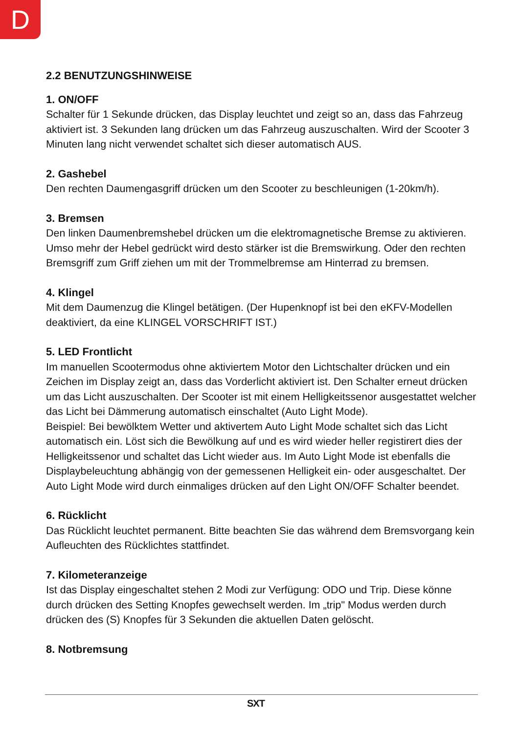D
2.2 BENUTZUNGSHINWEISE
1. ON/OFF
Schalter für 1 Sekunde drücken, das Display leuchtet und zeigt so an, dass das Fahrzeug aktiviert ist. 3 Sekunden lang drücken um das Fahrzeug auszuschalten. Wird der Scooter 3 Minuten lang nicht verwendet schaltet sich dieser automatisch AUS.
2. Gashebel
Den rechten Daumengasgriff drücken um den Scooter zu beschleunigen (1-20km/h).
3. Bremsen
Den linken Daumenbremshebel drücken um die elektromagnetische Bremse zu aktivieren. Umso mehr der Hebel gedrückt wird desto stärker ist die Bremswirkung. Oder den rechten Bremsgriff zum Griff ziehen um mit der Trommelbremse am Hinterrad zu bremsen.
4. Klingel
Mit dem Daumenzug die Klingel betätigen. (Der Hupenknopf ist bei den eKFV-Modellen deaktiviert, da eine KLINGEL VORSCHRIFT IST.)
5. LED Frontlicht
Im manuellen Scootermodus ohne aktiviertem Motor den Lichtschalter drücken und ein Zeichen im Display zeigt an, dass das Vorderlicht aktiviert ist. Den Schalter erneut drücken um das Licht auszuschalten. Der Scooter ist mit einem Helligkeitssenor ausgestattet welcher das Licht bei Dämmerung automatisch einschaltet (Auto Light Mode).
Beispiel: Bei bewölktem Wetter und aktivertem Auto Light Mode schaltet sich das Licht automatisch ein. Löst sich die Bewölkung auf und es wird wieder heller registirert dies der Helligkeitssenor und schaltet das Licht wieder aus. Im Auto Light Mode ist ebenfalls die Displaybeleuchtung abhängig von der gemessenen Helligkeit ein- oder ausgeschaltet. Der Auto Light Mode wird durch einmaliges drücken auf den Light ON/OFF Schalter beendet.
6. Rücklicht
Das Rücklicht leuchtet permanent. Bitte beachten Sie das während dem Bremsvorgang kein Aufleuchten des Rücklichtes stattfindet.
7. Kilometeranzeige
Ist das Display eingeschaltet stehen 2 Modi zur Verfügung: ODO und Trip. Diese könne durch drücken des Setting Knopfes gewechselt werden. Im „trip" Modus werden durch drücken des (S) Knopfes für 3 Sekunden die aktuellen Daten gelöscht.
8. Notbremsung
SXT